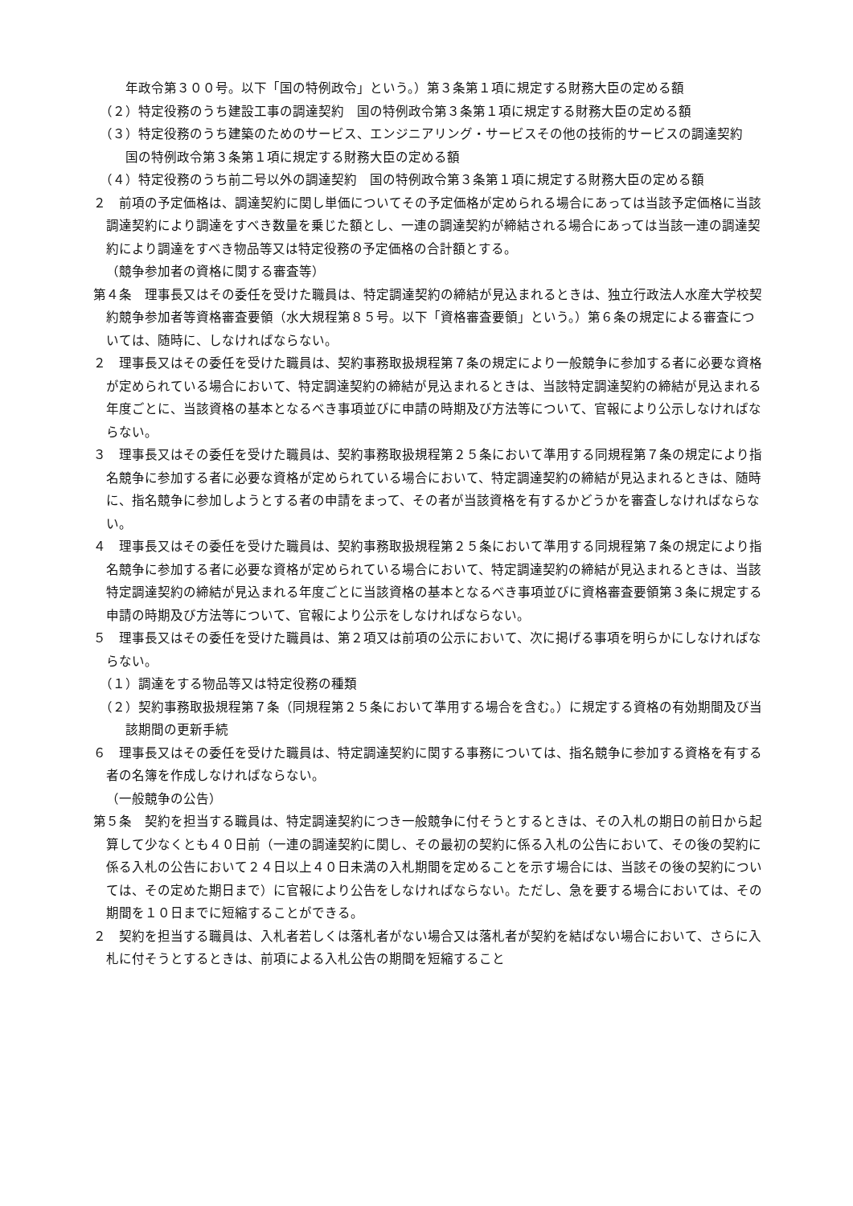年政令第３００号。以下「国の特例政令」という。）第３条第１項に規定する財務大臣の定める額
（２）特定役務のうち建設工事の調達契約　国の特例政令第３条第１項に規定する財務大臣の定める額
（３）特定役務のうち建築のためのサービス、エンジニアリング・サービスその他の技術的サービスの調達契約　国の特例政令第３条第１項に規定する財務大臣の定める額
（４）特定役務のうち前二号以外の調達契約　国の特例政令第３条第１項に規定する財務大臣の定める額
２　前項の予定価格は、調達契約に関し単価についてその予定価格が定められる場合にあっては当該予定価格に当該調達契約により調達をすべき数量を乗じた額とし、一連の調達契約が締結される場合にあっては当該一連の調達契約により調達をすべき物品等又は特定役務の予定価格の合計額とする。
（競争参加者の資格に関する審査等）
第４条　理事長又はその委任を受けた職員は、特定調達契約の締結が見込まれるときは、独立行政法人水産大学校契約競争参加者等資格審査要領（水大規程第８５号。以下「資格審査要領」という。）第６条の規定による審査については、随時に、しなければならない。
２　理事長又はその委任を受けた職員は、契約事務取扱規程第７条の規定により一般競争に参加する者に必要な資格が定められている場合において、特定調達契約の締結が見込まれるときは、当該特定調達契約の締結が見込まれる年度ごとに、当該資格の基本となるべき事項並びに申請の時期及び方法等について、官報により公示しなければならない。
３　理事長又はその委任を受けた職員は、契約事務取扱規程第２５条において準用する同規程第７条の規定により指名競争に参加する者に必要な資格が定められている場合において、特定調達契約の締結が見込まれるときは、随時に、指名競争に参加しようとする者の申請をまって、その者が当該資格を有するかどうかを審査しなければならない。
４　理事長又はその委任を受けた職員は、契約事務取扱規程第２５条において準用する同規程第７条の規定により指名競争に参加する者に必要な資格が定められている場合において、特定調達契約の締結が見込まれるときは、当該特定調達契約の締結が見込まれる年度ごとに当該資格の基本となるべき事項並びに資格審査要領第３条に規定する申請の時期及び方法等について、官報により公示をしなければならない。
５　理事長又はその委任を受けた職員は、第２項又は前項の公示において、次に掲げる事項を明らかにしなければならない。
（１）調達をする物品等又は特定役務の種類
（２）契約事務取扱規程第７条（同規程第２５条において準用する場合を含む。）に規定する資格の有効期間及び当該期間の更新手続
６　理事長又はその委任を受けた職員は、特定調達契約に関する事務については、指名競争に参加する資格を有する者の名簿を作成しなければならない。
（一般競争の公告）
第５条　契約を担当する職員は、特定調達契約につき一般競争に付そうとするときは、その入札の期日の前日から起算して少なくとも４０日前（一連の調達契約に関し、その最初の契約に係る入札の公告において、その後の契約に係る入札の公告において２４日以上４０日未満の入札期間を定めることを示す場合には、当該その後の契約については、その定めた期日まで）に官報により公告をしなければならない。ただし、急を要する場合においては、その期間を１０日までに短縮することができる。
２　契約を担当する職員は、入札者若しくは落札者がない場合又は落札者が契約を結ばない場合において、さらに入札に付そうとするときは、前項による入札公告の期間を短縮すること